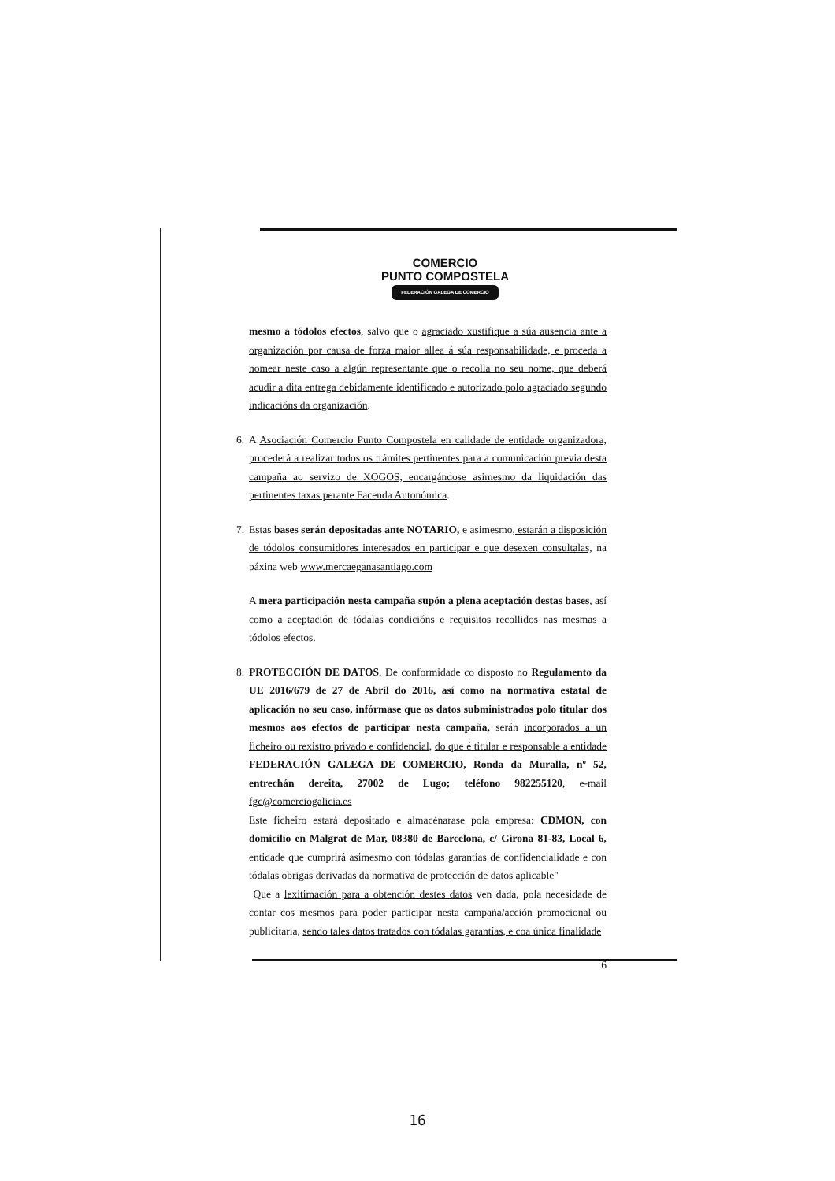COMERCIO
PUNTO COMPOSTELA
FEDERACIÓN GALEGA DE COMERCIO
mesmo a tódolos efectos, salvo que o agraciado xustifique a súa ausencia ante a organización por causa de forza maior allea á súa responsabilidade, e proceda a nomear neste caso a algún representante que o recolla no seu nome, que deberá acudir a dita entrega debidamente identificado e autorizado polo agraciado segundo indicacións da organización.
6.
A Asociación Comercio Punto Compostela en calidade de entidade organizadora, procederá a realizar todos os trámites pertinentes para a comunicación previa desta campaña ao servizo de XOGOS, encargándose asimesmo da liquidación das pertinentes taxas perante Facenda Autonómica.
7.
Estas bases serán depositadas ante NOTARIO, e asimesmo, estarán a disposición de tódolos consumidores interesados en participar e que desexen consultalas, na páxina web www.mercaeganasantiago.com
A mera participación nesta campaña supón a plena aceptación destas bases, así como a aceptación de tódalas condicións e requisitos recollidos nas mesmas a tódolos efectos.
8.
PROTECCIÓN DE DATOS. De conformidade co disposto no Regulamento da UE 2016/679 de 27 de Abril do 2016, así como na normativa estatal de aplicación no seu caso, infórmase que os datos subministrados polo titular dos mesmos aos efectos de participar nesta campaña, serán incorporados a un ficheiro ou rexistro privado e confidencial, do que é titular e responsable a entidade FEDERACIÓN GALEGA DE COMERCIO, Ronda da Muralla, nº 52, entrechán dereita, 27002 de Lugo; teléfono 982255120, e-mail fgc@comerciogalicia.es
Este ficheiro estará depositado e almacénarase pola empresa: CDMON, con domicilio en Malgrat de Mar, 08380 de Barcelona, c/ Girona 81-83, Local 6, entidade que cumprirá asimesmo con tódalas garantías de confidencialidade e con tódalas obrigas derivadas da normativa de protección de datos aplicable"
Que a lexitimación para a obtención destes datos ven dada, pola necesidade de contar cos mesmos para poder participar nesta campaña/acción promocional ou publicitaria, sendo tales datos tratados con tódalas garantías, e coa única finalidade
6
16